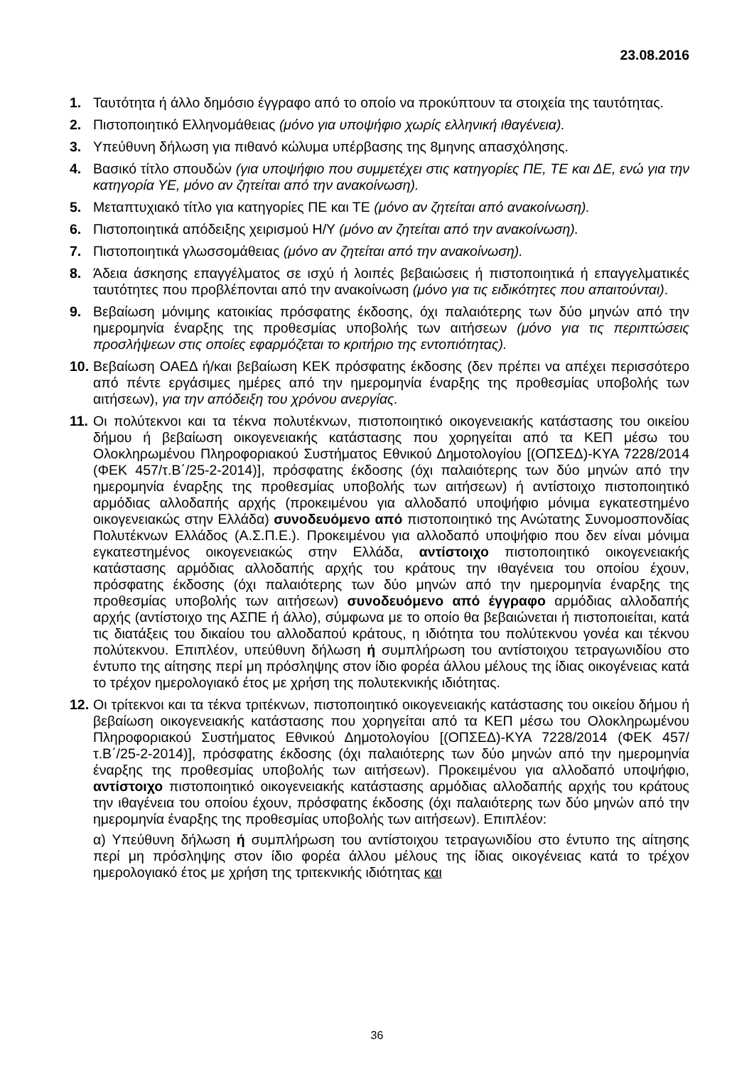23.08.2016
1. Ταυτότητα ή άλλο δημόσιο έγγραφο από το οποίο να προκύπτουν τα στοιχεία της ταυτότητας.
2. Πιστοποιητικό Ελληνομάθειας (μόνο για υποψήφιο χωρίς ελληνική ιθαγένεια).
3. Υπεύθυνη δήλωση για πιθανό κώλυμα υπέρβασης της 8μηνης απασχόλησης.
4. Βασικό τίτλο σπουδών (για υποψήφιο που συμμετέχει στις κατηγορίες ΠΕ, ΤΕ και ΔΕ, ενώ για την κατηγορία ΥΕ, μόνο αν ζητείται από την ανακοίνωση).
5. Μεταπτυχιακό τίτλο για κατηγορίες ΠΕ και ΤΕ (μόνο αν ζητείται από ανακοίνωση).
6. Πιστοποιητικά απόδειξης χειρισμού Η/Υ (μόνο αν ζητείται από την ανακοίνωση).
7. Πιστοποιητικά γλωσσομάθειας (μόνο αν ζητείται από την ανακοίνωση).
8. Άδεια άσκησης επαγγέλματος σε ισχύ ή λοιπές βεβαιώσεις ή πιστοποιητικά ή επαγγελματικές ταυτότητες που προβλέπονται από την ανακοίνωση (μόνο για τις ειδικότητες που απαιτούνται).
9. Βεβαίωση μόνιμης κατοικίας πρόσφατης έκδοσης, όχι παλαιότερης των δύο μηνών από την ημερομηνία έναρξης της προθεσμίας υποβολής των αιτήσεων (μόνο για τις περιπτώσεις προσλήψεων στις οποίες εφαρμόζεται το κριτήριο της εντοπιότητας).
10.
Βεβαίωση ΟΑΕΔ ή/και βεβαίωση ΚΕΚ πρόσφατης έκδοσης (δεν πρέπει να απέχει περισσότερο από πέντε εργάσιμες ημέρες από την ημερομηνία έναρξης της προθεσμίας υποβολής των αιτήσεων), για την απόδειξη του χρόνου ανεργίας.
11.
Οι πολύτεκνοι και τα τέκνα πολυτέκνων, πιστοποιητικό οικογενειακής κατάστασης του οικείου δήμου ή βεβαίωση οικογενειακής κατάστασης που χορηγείται από τα ΚΕΠ μέσω του Ολοκληρωμένου Πληροφοριακού Συστήματος Εθνικού Δημοτολογίου [(ΟΠΣΕΔ)-ΚΥΑ 7228/2014 (ΦΕΚ 457/τ.Β΄/25-2-2014)], πρόσφατης έκδοσης (όχι παλαιότερης των δύο μηνών από την ημερομηνία έναρξης της προθεσμίας υποβολής των αιτήσεων) ή αντίστοιχο πιστοποιητικό αρμόδιας αλλοδαπής αρχής (προκειμένου για αλλοδαπό υποψήφιο μόνιμα εγκατεστημένο οικογενειακώς στην Ελλάδα) συνοδευόμενο από πιστοποιητικό της Ανώτατης Συνομοσπονδίας Πολυτέκνων Ελλάδος (Α.Σ.Π.Ε.). Προκειμένου για αλλοδαπό υποψήφιο που δεν είναι μόνιμα εγκατεστημένος οικογενειακώς στην Ελλάδα, αντίστοιχο πιστοποιητικό οικογενειακής κατάστασης αρμόδιας αλλοδαπής αρχής του κράτους την ιθαγένεια του οποίου έχουν, πρόσφατης έκδοσης (όχι παλαιότερης των δύο μηνών από την ημερομηνία έναρξης της προθεσμίας υποβολής των αιτήσεων) συνοδευόμενο από έγγραφο αρμόδιας αλλοδαπής αρχής (αντίστοιχο της ΑΣΠΕ ή άλλο), σύμφωνα με το οποίο θα βεβαιώνεται ή πιστοποιείται, κατά τις διατάξεις του δικαίου του αλλοδαπού κράτους, η ιδιότητα του πολύτεκνου γονέα και τέκνου πολύτεκνου. Επιπλέον, υπεύθυνη δήλωση ή συμπλήρωση του αντίστοιχου τετραγωνιδίου στο έντυπο της αίτησης περί μη πρόσληψης στον ίδιο φορέα άλλου μέλους της ίδιας οικογένειας κατά το τρέχον ημερολογιακό έτος με χρήση της πολυτεκνικής ιδιότητας.
12.
Οι τρίτεκνοι και τα τέκνα τριτέκνων, πιστοποιητικό οικογενειακής κατάστασης του οικείου δήμου ή βεβαίωση οικογενειακής κατάστασης που χορηγείται από τα ΚΕΠ μέσω του Ολοκληρωμένου Πληροφοριακού Συστήματος Εθνικού Δημοτολογίου [(ΟΠΣΕΔ)-ΚΥΑ 7228/2014 (ΦΕΚ 457/τ.Β΄/25-2-2014)], πρόσφατης έκδοσης (όχι παλαιότερης των δύο μηνών από την ημερομηνία έναρξης της προθεσμίας υποβολής των αιτήσεων). Προκειμένου για αλλοδαπό υποψήφιο, αντίστοιχο πιστοποιητικό οικογενειακής κατάστασης αρμόδιας αλλοδαπής αρχής του κράτους την ιθαγένεια του οποίου έχουν, πρόσφατης έκδοσης (όχι παλαιότερης των δύο μηνών από την ημερομηνία έναρξης της προθεσμίας υποβολής των αιτήσεων). Επιπλέον:
α) Υπεύθυνη δήλωση ή συμπλήρωση του αντίστοιχου τετραγωνιδίου στο έντυπο της αίτησης περί μη πρόσληψης στον ίδιο φορέα άλλου μέλους της ίδιας οικογένειας κατά το τρέχον ημερολογιακό έτος με χρήση της τριτεκνικής ιδιότητας και
36